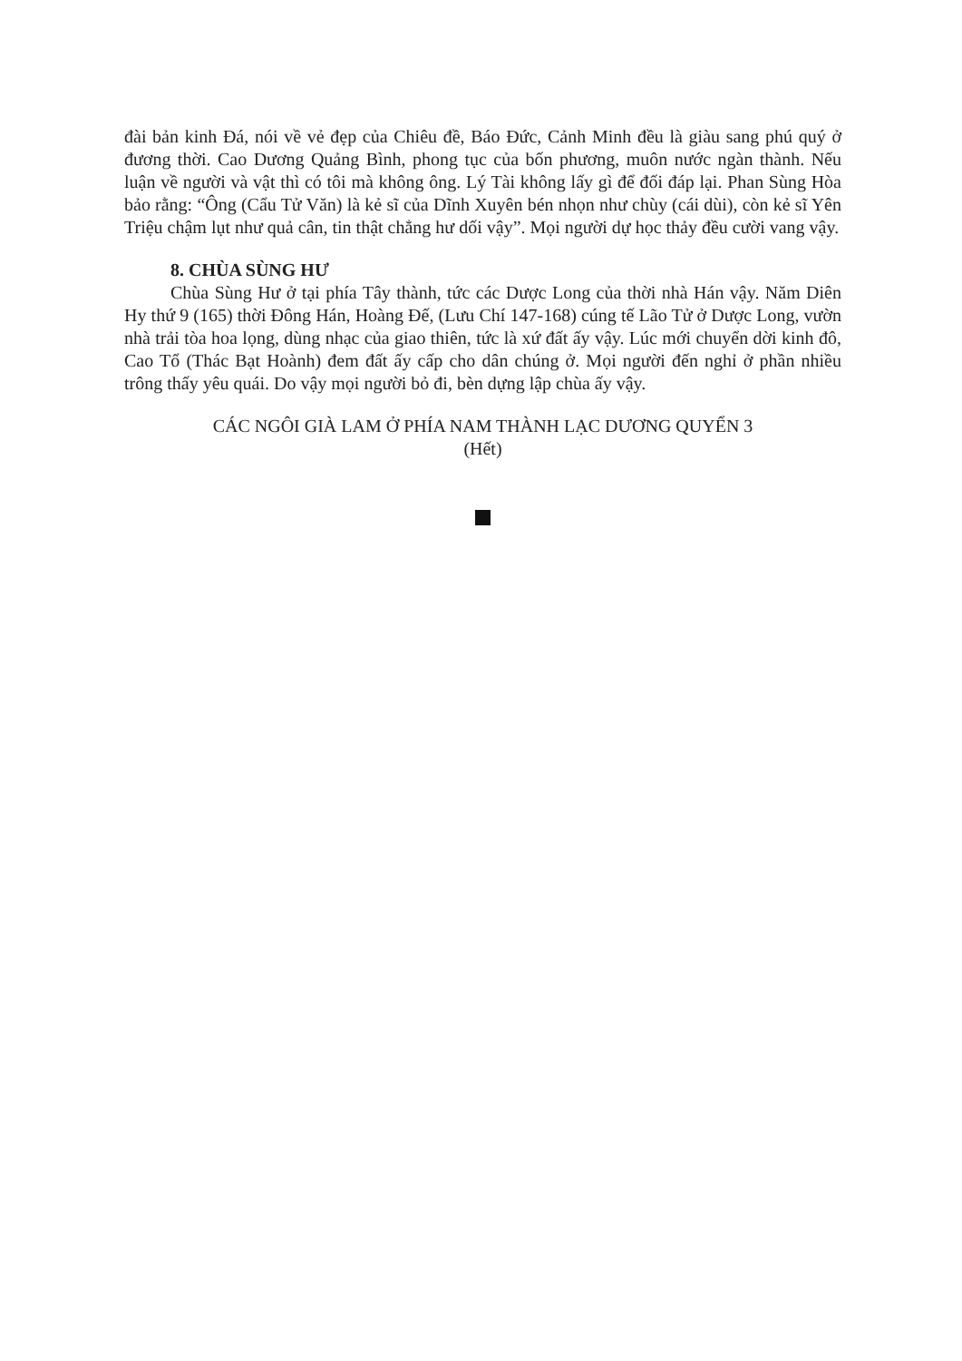đài bản kinh Đá, nói về vẻ đẹp của Chiêu đề, Báo Đức, Cảnh Minh đều là giàu sang phú quý ở đương thời. Cao Dương Quảng Bình, phong tục của bốn phương, muôn nước ngàn thành. Nếu luận về người và vật thì có tôi mà không ông. Lý Tài không lấy gì để đối đáp lại. Phan Sùng Hòa bảo rằng: “Ông (Cẩu Tử Văn) là kẻ sĩ của Dĩnh Xuyên bén nhọn như chùy (cái dùi), còn kẻ sĩ Yên Triệu chậm lụt như quả cân, tin thật chẳng hư dối vậy”. Mọi người dự học thảy đều cười vang vậy.
8. CHÙA SÙNG HƯ
Chùa Sùng Hư ở tại phía Tây thành, tức các Dược Long của thời nhà Hán vậy. Năm Diên Hy thứ 9 (165) thời Đông Hán, Hoàng Đế, (Lưu Chí 147-168) cúng tế Lão Tử ở Dược Long, vườn nhà trải tòa hoa lọng, dùng nhạc của giao thiên, tức là xứ đất ấy vậy. Lúc mới chuyển dời kinh đô, Cao Tổ (Thác Bạt Hoành) đem đất ấy cấp cho dân chúng ở. Mọi người đến nghỉ ở phần nhiều trông thấy yêu quái. Do vậy mọi người bỏ đi, bèn dựng lập chùa ấy vậy.
CÁC NGÔI GIÀ LAM Ở PHÍA NAM THÀNH LẠC DƯƠNG QUYỂN 3
(Hết)